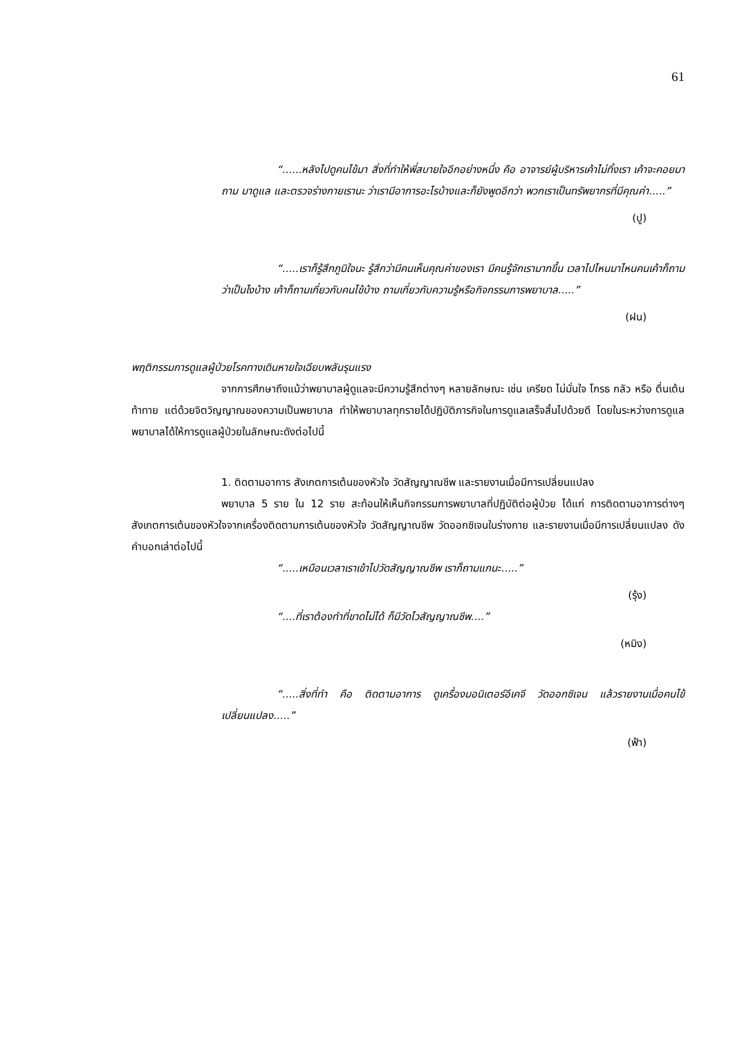61
“......หลังไปดูคนไข้มา สิ่งที่ทำให้พี่สบายใจอีกอย่างหนึ่ง คือ อาจารย์ผู้บริหารเค้าไม่ทิ้งเรา เค้าจะคอยมาถาม มาดูแล และตรวจร่างกายเรานะ ว่าเรามีอาการอะไรบ้างและก็ยังพูดอีกว่า พวกเราเป็นทรัพยากรที่มีคุณค่า.....”
(ปู)
“.....เราก็รู้สึกภูมิใจนะ รู้สึกว่ามีคนเห็นคุณค่าของเรา มีคนรู้จักเรามากขึ้น เวลาไปไหนมาไหนคนเค้าก็ถามว่าเป็นไงบ้าง เค้าก็ถามเกี่ยวกับคนไข้บ้าง ถามเกี่ยวกับความรู้หรือกิจกรรมการพยาบาล.....”
(ฝน)
พฤติกรรมการดูแลผู้ป่วยโรคทางเดินหายใจเฉียบพลันรุนแรง
จากการศึกษาถึงแม้ว่าพยาบาลผู้ดูแลจะมีความรู้สึกต่างๆ หลายลักษณะ เช่น เครียด ไม่มั่นใจ โกรธ กลัว หรือ ตื่นเต้นท้าทาย แต่ด้วยจิตวิญญาณของความเป็นพยาบาล ทำให้พยาบาลทุกรายได้ปฏิบัติภารกิจในการดูแลเสร็จสิ้นไปด้วยดี โดยในระหว่างการดูแล พยาบาลได้ให้การดูแลผู้ป่วยในลักษณะดังต่อไปนี้
1. ติดตามอาการ สังเกตการเต้นของหัวใจ วัดสัญญาณชีพ และรายงานเมื่อมีการเปลี่ยนแปลง
พยาบาล 5 ราย ใน 12 ราย สะท้อนให้เห็นกิจกรรมการพยาบาลที่ปฏิบัติต่อผู้ป่วย ได้แก่ การติดตามอาการต่างๆ สังเกตการเต้นของหัวใจจากเครื่องติดตามการเต้นของหัวใจ วัดสัญญาณชีพ วัดออกซิเจนในร่างกาย และรายงานเมื่อมีการเปลี่ยนแปลง ดังคำบอกเล่าต่อไปนี้
“.....เหมือนเวลาเราเข้าไปวัดสัญญาณชีพ เราก็ถามแกนะ.....”
(รุ้ง)
“....ที่เราต้องทำที่ขาดไม่ได้ ก็มีวัดไวสัญญาณชีพ....”
(หมิง)
“.....สิ่งที่ทำ คือ ติดตามอาการ ดูเครื่องมอนิเตอร์อีเคจี วัดออกซิเจน แล้วรายงานเมื่อคนไข้เปลี่ยนแปลง.....”
(ฟ้า)